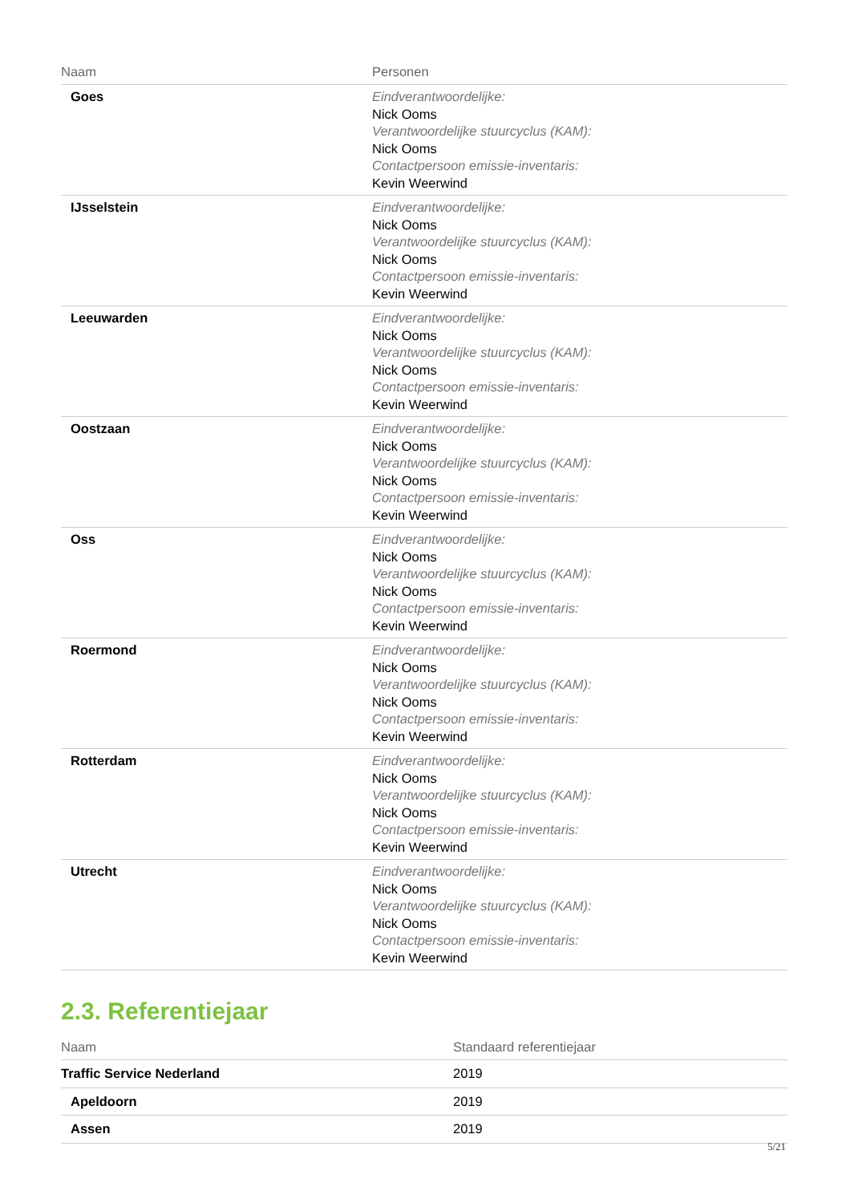| Naam | Personen |
| --- | --- |
| Goes | Eindverantwoordelijke: Nick Ooms Verantwoordelijke stuurcyclus (KAM): Nick Ooms Contactpersoon emissie-inventaris: Kevin Weerwind |
| IJsselstein | Eindverantwoordelijke: Nick Ooms Verantwoordelijke stuurcyclus (KAM): Nick Ooms Contactpersoon emissie-inventaris: Kevin Weerwind |
| Leeuwarden | Eindverantwoordelijke: Nick Ooms Verantwoordelijke stuurcyclus (KAM): Nick Ooms Contactpersoon emissie-inventaris: Kevin Weerwind |
| Oostzaan | Eindverantwoordelijke: Nick Ooms Verantwoordelijke stuurcyclus (KAM): Nick Ooms Contactpersoon emissie-inventaris: Kevin Weerwind |
| Oss | Eindverantwoordelijke: Nick Ooms Verantwoordelijke stuurcyclus (KAM): Nick Ooms Contactpersoon emissie-inventaris: Kevin Weerwind |
| Roermond | Eindverantwoordelijke: Nick Ooms Verantwoordelijke stuurcyclus (KAM): Nick Ooms Contactpersoon emissie-inventaris: Kevin Weerwind |
| Rotterdam | Eindverantwoordelijke: Nick Ooms Verantwoordelijke stuurcyclus (KAM): Nick Ooms Contactpersoon emissie-inventaris: Kevin Weerwind |
| Utrecht | Eindverantwoordelijke: Nick Ooms Verantwoordelijke stuurcyclus (KAM): Nick Ooms Contactpersoon emissie-inventaris: Kevin Weerwind |
2.3. Referentiejaar
| Naam | Standaard referentiejaar |
| --- | --- |
| Traffic Service Nederland | 2019 |
| Apeldoorn | 2019 |
| Assen | 2019 |
5/21